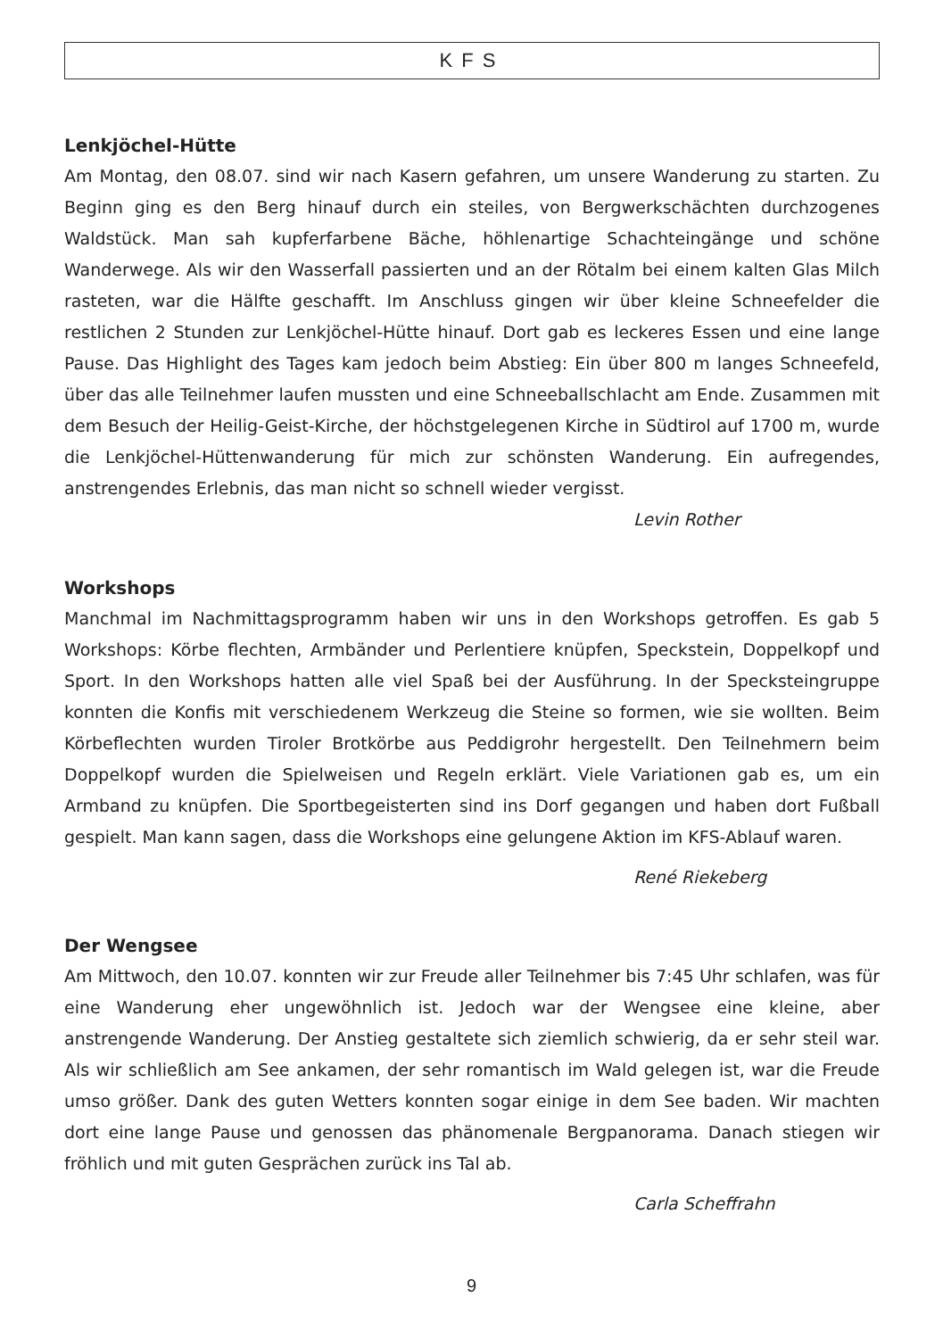KFS
Lenkjöchel-Hütte
Am Montag, den 08.07. sind wir nach Kasern gefahren, um unsere Wanderung zu starten. Zu Beginn ging es den Berg hinauf durch ein steiles, von Bergwerkschächten durchzogenes Waldstück. Man sah kupferfarbene Bäche, höhlenartige Schachteingänge und schöne Wanderwege. Als wir den Wasserfall passierten und an der Rötalm bei einem kalten Glas Milch rasteten, war die Hälfte geschafft. Im Anschluss gingen wir über kleine Schneefelder die restlichen 2 Stunden zur Lenkjöchel-Hütte hinauf. Dort gab es leckeres Essen und eine lange Pause. Das Highlight des Tages kam jedoch beim Abstieg: Ein über 800 m langes Schneefeld, über das alle Teilnehmer laufen mussten und eine Schneeballschlacht am Ende. Zusammen mit dem Besuch der Heilig-Geist-Kirche, der höchstgelegenen Kirche in Südtirol auf 1700 m, wurde die Lenkjöchel-Hüttenwanderung für mich zur schönsten Wanderung. Ein aufregendes, anstrengendes Erlebnis, das man nicht so schnell wieder vergisst.
Levin Rother
Workshops
Manchmal im Nachmittagsprogramm haben wir uns in den Workshops getroffen. Es gab 5 Workshops: Körbe flechten, Armbänder und Perlentiere knüpfen, Speckstein, Doppelkopf und Sport. In den Workshops hatten alle viel Spaß bei der Ausführung. In der Specksteingruppe konnten die Konfis mit verschiedenem Werkzeug die Steine so formen, wie sie wollten. Beim Körbeflechten wurden Tiroler Brotkörbe aus Peddigrohr hergestellt. Den Teilnehmern beim Doppelkopf wurden die Spielweisen und Regeln erklärt. Viele Variationen gab es, um ein Armband zu knüpfen. Die Sportbegeisterten sind ins Dorf gegangen und haben dort Fußball gespielt. Man kann sagen, dass die Workshops eine gelungene Aktion im KFS-Ablauf waren.
René Riekeberg
Der Wengsee
Am Mittwoch, den 10.07. konnten wir zur Freude aller Teilnehmer bis 7:45 Uhr schlafen, was für eine Wanderung eher ungewöhnlich ist. Jedoch war der Wengsee eine kleine, aber anstrengende Wanderung. Der Anstieg gestaltete sich ziemlich schwierig, da er sehr steil war. Als wir schließlich am See ankamen, der sehr romantisch im Wald gelegen ist, war die Freude umso größer. Dank des guten Wetters konnten sogar einige in dem See baden. Wir machten dort eine lange Pause und genossen das phänomenale Bergpanorama. Danach stiegen wir fröhlich und mit guten Gesprächen zurück ins Tal ab.
Carla Scheffrahn
9